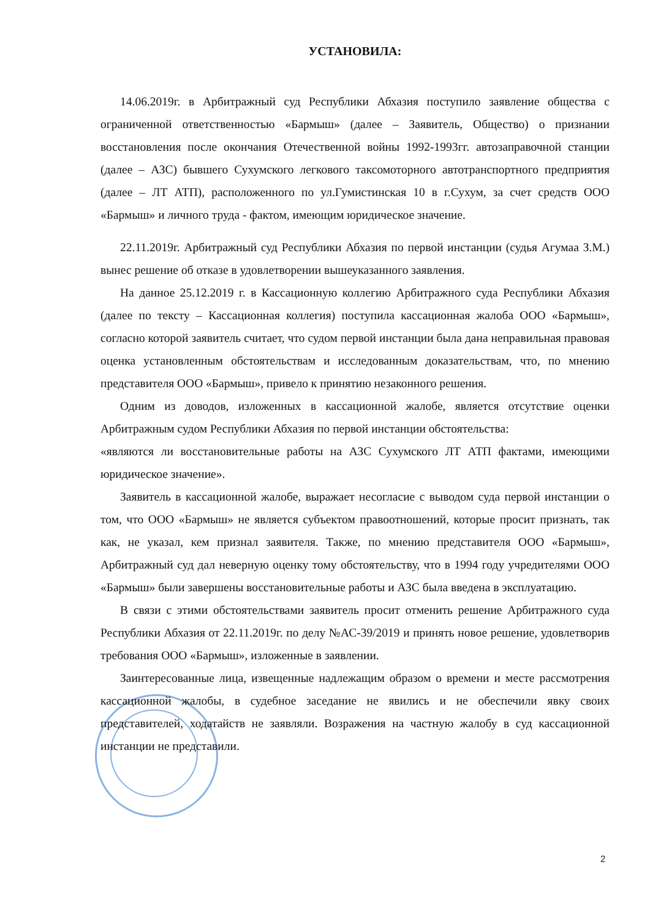УСТАНОВИЛА:
14.06.2019г. в Арбитражный суд Республики Абхазия поступило заявление общества с ограниченной ответственностью «Бармыш» (далее – Заявитель, Общество) о признании восстановления после окончания Отечественной войны 1992-1993гг. автозаправочной станции (далее – АЗС) бывшего Сухумского легкового таксомоторного автотранспортного предприятия (далее – ЛТ АТП), расположенного по ул.Гумистинская 10 в г.Сухум, за счет средств ООО «Бармыш» и личного труда - фактом, имеющим юридическое значение.
22.11.2019г. Арбитражный суд Республики Абхазия по первой инстанции (судья Агумаа З.М.) вынес решение об отказе в удовлетворении вышеуказанного заявления.
На данное 25.12.2019 г. в Кассационную коллегию Арбитражного суда Республики Абхазия (далее по тексту – Кассационная коллегия) поступила кассационная жалоба ООО «Бармыш», согласно которой заявитель считает, что судом первой инстанции была дана неправильная правовая оценка установленным обстоятельствам и исследованным доказательствам, что, по мнению представителя ООО «Бармыш», привело к принятию незаконного решения.
Одним из доводов, изложенных в кассационной жалобе, является отсутствие оценки Арбитражным судом Республики Абхазия по первой инстанции обстоятельства:
«являются ли восстановительные работы на АЗС Сухумского ЛТ АТП фактами, имеющими юридическое значение».
Заявитель в кассационной жалобе, выражает несогласие с выводом суда первой инстанции о том, что ООО «Бармыш» не является субъектом правоотношений, которые просит признать, так как, не указал, кем признал заявителя. Также, по мнению представителя ООО «Бармыш», Арбитражный суд дал неверную оценку тому обстоятельству, что в 1994 году учредителями ООО «Бармыш» были завершены восстановительные работы и АЗС была введена в эксплуатацию.
В связи с этими обстоятельствами заявитель просит отменить решение Арбитражного суда Республики Абхазия от 22.11.2019г. по делу №АС-39/2019 и принять новое решение, удовлетворив требования ООО «Бармыш», изложенные в заявлении.
Заинтересованные лица, извещенные надлежащим образом о времени и месте рассмотрения кассационной жалобы, в судебное заседание не явились и не обеспечили явку своих представителей, ходатайств не заявляли. Возражения на частную жалобу в суд кассационной инстанции не представили.
2